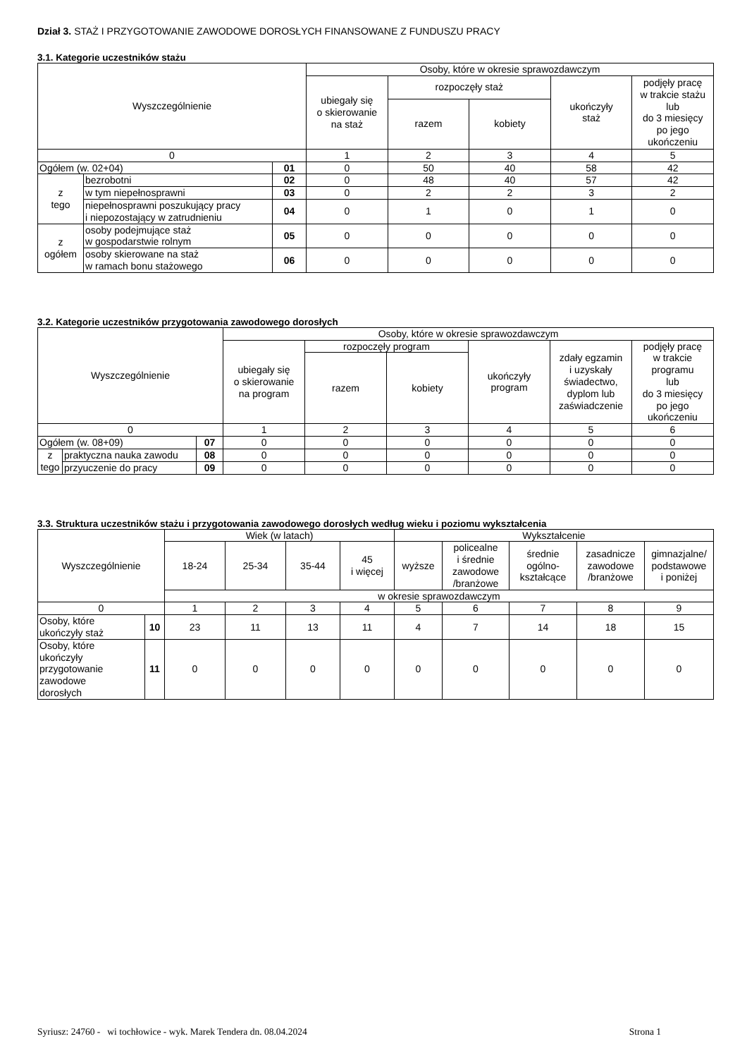Dział 3. STAŻ I PRZYGOTOWANIE ZAWODOWE DOROSŁYCH FINANSOWANE Z FUNDUSZU PRACY
3.1. Kategorie uczestników stażu
| Wyszczególnienie | | | Osoby, które w okresie sprawozdawczym | | | | |
| --- | --- | --- | --- | --- | --- | --- | --- |
| | | | ubiegały się o skierowanie na staż | rozpoczęły staż | | ukończyły staż | podjęły pracę w trakcie stażu lub do 3 miesięcy po jego ukończeniu |
| | | | | razem | kobiety | | |
| 0 | | | 1 | 2 | 3 | 4 | 5 |
| Ogółem (w. 02+04) | | 01 | 0 | 50 | 40 | 58 | 42 |
| z tego | bezrobotni | 02 | 0 | 48 | 40 | 57 | 42 |
| | w tym niepełnosprawni | 03 | 0 | 2 | 2 | 3 | 2 |
| | niepełnosprawni poszukujący pracy i niepozostający w zatrudnieniu | 04 | 0 | 1 | 0 | 1 | 0 |
| z ogółem | osoby podejmujące staż w gospodarstwie rolnym | 05 | 0 | 0 | 0 | 0 | 0 |
| | osoby skierowane na staż w ramach bonu stażowego | 06 | 0 | 0 | 0 | 0 | 0 |
3.2. Kategorie uczestników przygotowania zawodowego dorosłych
| Wyszczególnienie | | | Osoby, które w okresie sprawozdawczym | | | | | |
| --- | --- | --- | --- | --- | --- | --- | --- | --- |
| | | | ubiegały się o skierowanie na program | rozpoczęły program | | ukończyły program | zdały egzamin i uzyskały świadectwo, dyplom lub zaświadczenie | podjęły pracę w trakcie programu lub do 3 miesięcy po jego ukończeniu |
| | | | | razem | kobiety | | | |
| 0 | | | 1 | 2 | 3 | 4 | 5 | 6 |
| Ogółem (w. 08+09) | | 07 | 0 | 0 | 0 | 0 | 0 | 0 |
| z tego | praktyczna nauka zawodu | 08 | 0 | 0 | 0 | 0 | 0 | 0 |
| | przyuczenie do pracy | 09 | 0 | 0 | 0 | 0 | 0 | 0 |
3.3. Struktura uczestników stażu i przygotowania zawodowego dorosłych według wieku i poziomu wykształcenia
| Wyszczególnienie | | Wiek (w latach) | | | | Wykształcenie | | | | |
| --- | --- | --- | --- | --- | --- | --- | --- | --- | --- | --- |
| | | 18-24 | 25-34 | 35-44 | 45 i więcej | wyższe | policealne i średnie zawodowe /branżowe | średnie ogólno- kształcące | zasadnicze zawodowe /branżowe | gimnazjalne/ podstawowe i poniżej |
| | | w okresie sprawozdawczym | | | | | | | | |
| 0 | | 1 | 2 | 3 | 4 | 5 | 6 | 7 | 8 | 9 |
| Osoby, które ukończyły staż | 10 | 23 | 11 | 13 | 11 | 4 | 7 | 14 | 18 | 15 |
| Osoby, które ukończyły przygotowanie zawodowe dorosłych | 11 | 0 | 0 | 0 | 0 | 0 | 0 | 0 | 0 | 0 |
Syriusz: 24760 - wi tochłowice - wyk. Marek Tendera dn. 08.04.2024 Strona 1